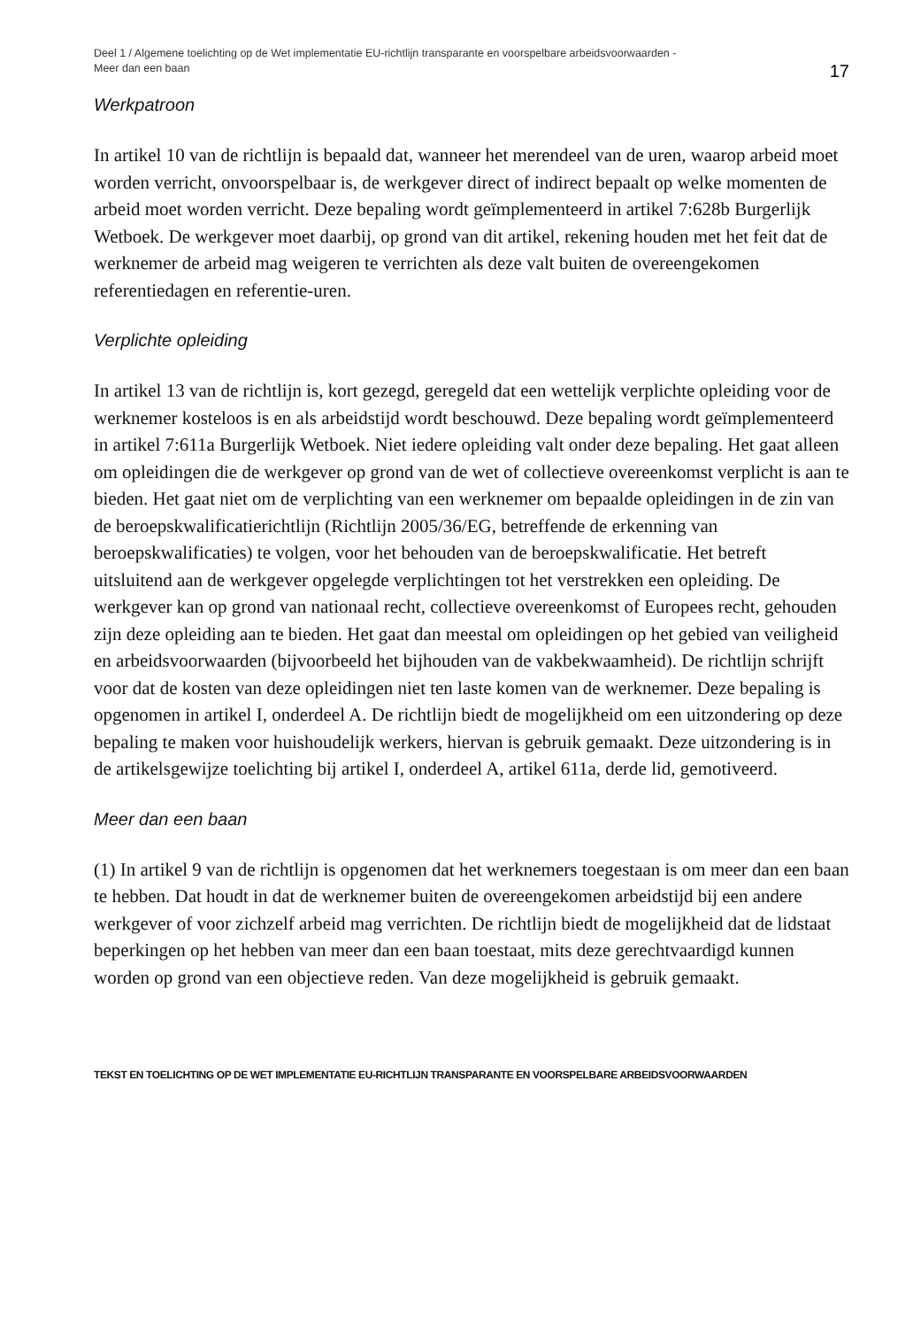Deel 1 / Algemene toelichting op de Wet implementatie EU-richtlijn transparante en voorspelbare arbeidsvoorwaarden -
Meer dan een baan
17
Werkpatroon
In artikel 10 van de richtlijn is bepaald dat, wanneer het merendeel van de uren, waarop arbeid moet worden verricht, onvoorspelbaar is, de werkgever direct of indirect bepaalt op welke momenten de arbeid moet worden verricht. Deze bepaling wordt geïmplementeerd in artikel 7:628b Burgerlijk Wetboek. De werkgever moet daarbij, op grond van dit artikel, rekening houden met het feit dat de werknemer de arbeid mag weigeren te verrichten als deze valt buiten de overeengekomen referentiedagen en referentie-uren.
Verplichte opleiding
In artikel 13 van de richtlijn is, kort gezegd, geregeld dat een wettelijk verplichte opleiding voor de werknemer kosteloos is en als arbeidstijd wordt beschouwd. Deze bepaling wordt geïmplementeerd in artikel 7:611a Burgerlijk Wetboek. Niet iedere opleiding valt onder deze bepaling. Het gaat alleen om opleidingen die de werkgever op grond van de wet of collectieve overeenkomst verplicht is aan te bieden. Het gaat niet om de verplichting van een werknemer om bepaalde opleidingen in de zin van de beroepskwalificatierichtlijn (Richtlijn 2005/36/EG, betreffende de erkenning van beroepskwalificaties) te volgen, voor het behouden van de beroepskwalificatie. Het betreft uitsluitend aan de werkgever opgelegde verplichtingen tot het verstrekken een opleiding. De werkgever kan op grond van nationaal recht, collectieve overeenkomst of Europees recht, gehouden zijn deze opleiding aan te bieden. Het gaat dan meestal om opleidingen op het gebied van veiligheid en arbeidsvoorwaarden (bijvoorbeeld het bijhouden van de vakbekwaamheid). De richtlijn schrijft voor dat de kosten van deze opleidingen niet ten laste komen van de werknemer. Deze bepaling is opgenomen in artikel I, onderdeel A. De richtlijn biedt de mogelijkheid om een uitzondering op deze bepaling te maken voor huishoudelijk werkers, hiervan is gebruik gemaakt. Deze uitzondering is in de artikelsgewijze toelichting bij artikel I, onderdeel A, artikel 611a, derde lid, gemotiveerd.
Meer dan een baan
(1) In artikel 9 van de richtlijn is opgenomen dat het werknemers toegestaan is om meer dan een baan te hebben. Dat houdt in dat de werknemer buiten de overeengekomen arbeidstijd bij een andere werkgever of voor zichzelf arbeid mag verrichten. De richtlijn biedt de mogelijkheid dat de lidstaat beperkingen op het hebben van meer dan een baan toestaat, mits deze gerechtvaardigd kunnen worden op grond van een objectieve reden. Van deze mogelijkheid is gebruik gemaakt.
TEKST EN TOELICHTING OP DE WET IMPLEMENTATIE EU-RICHTLIJN TRANSPARANTE EN VOORSPELBARE ARBEIDSVOORWAARDEN